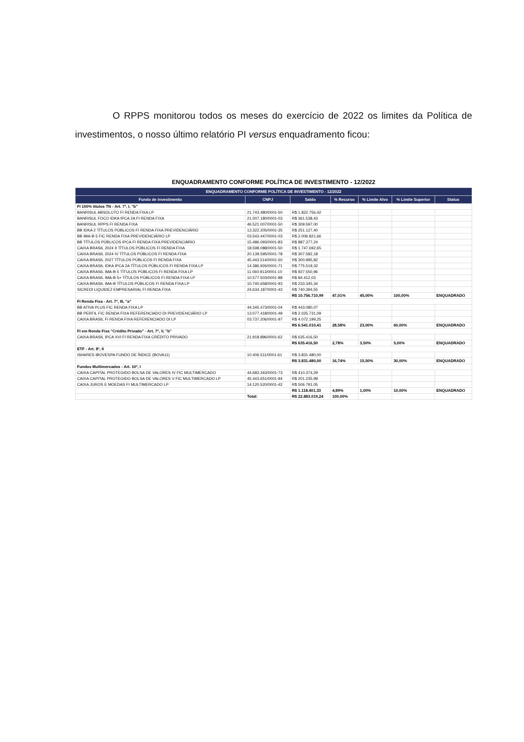O RPPS monitorou todos os meses do exercício de 2022 os limites da Política de investimentos, o nosso último relatório PI versus enquadramento ficou:
ENQUADRAMENTO CONFORME POLÍTICA DE INVESTIMENTO - 12/2022
| ENQUADRAMENTO CONFORME POLÍTICA DE INVESTIMENTO - 12/2022 | | | | | | |
| --- | --- | --- | --- | --- | --- | --- |
| Fundo de investimento | CNPJ | Saldo | % Recurso | % Limite Alvo | % Limite Superior | Status |
| FI 100% títulos TN - Art. 7º, I, "b" | | | | | | |
| BANRISUL ABSOLUTO FI RENDA FIXA LP | 21.743.480/0001-50 | R$ 1.822.756,42 | | | | |
| BANRISUL FOCO IDKA IPCA 2A FI RENDA FIXA | 21.007.180/0001-03 | R$ 361.538,43 | | | | |
| BANRISUL RPPS FI RENDA FIXA | 46.521.007/0001-50 | R$ 309.597,00 | | | | |
| BB IDKA 2 TÍTULOS PÚBLICOS FI RENDA FIXA PREVIDENCIÁRIO | 13.322.205/0001-35 | R$ 251.127,40 | | | | |
| BB IMA-B 5 FIC RENDA FIXA PREVIDENCIÁRIO LP | 03.543.447/0001-03 | R$ 2.006.821,66 | | | | |
| BB TÍTULOS PÚBLICOS IPCA FI RENDA FIXA PREVIDENCIÁRIO | 15.486.093/0001-83 | R$ 887.377,24 | | | | |
| CAIXA BRASIL 2024 II TÍTULOS PÚBLICOS FI RENDA FIXA | 18.598.088/0001-50 | R$ 1.747.692,65 | | | | |
| CAIXA BRASIL 2024 IV TÍTULOS PÚBLICOS FI RENDA FIXA | 20.139.595/0001-78 | R$ 307.582,18 | | | | |
| CAIXA BRASIL 2027 TÍTULOS PÚBLICOS FI RENDA FIXA | 45.443.514/0001-50 | R$ 300.995,82 | | | | |
| CAIXA BRASIL IDKA IPCA 2A TÍTULOS PÚBLICOS FI RENDA FIXA LP | 14.386.926/0001-71 | R$ 775.519,32 | | | | |
| CAIXA BRASIL IMA-B 5 TÍTULOS PÚBLICOS FI RENDA FIXA LP | 11.060.913/0001-10 | R$ 927.550,96 | | | | |
| CAIXA BRASIL IMA-B 5+ TÍTULOS PÚBLICOS FI RENDA FIXA LP | 10.577.503/0001-88 | R$ 84.412,03 | | | | |
| CAIXA BRASIL IMA-B TÍTULOS PÚBLICOS FI RENDA FIXA LP | 10.740.658/0001-93 | R$ 233.345,34 | | | | |
| SICREDI LIQUIDEZ EMPRESARIAL FI RENDA FIXA | 24.634.187/0001-43 | R$ 740.394,55 | | | | |
| | | R$ 10.756.710,99 | 47,01% | 45,00% | 100,00% | ENQUADRADO |
| FI Renda Fixa - Art. 7º, III, "a" | | | | | | |
| BB ATIVA PLUS FIC RENDA FIXA LP | 44.345.473/0001-04 | R$ 443.080,07 | | | | |
| BB PERFIL FIC RENDA FIXA REFERENCIADO DI PREVIDENCIÁRIO LP | 13.077.418/0001-49 | R$ 2.025.731,09 | | | | |
| CAIXA BRASIL FI RENDA FIXA REFERENCIADO DI LP | 03.737.206/0001-97 | R$ 4.072.199,25 | | | | |
| | | R$ 6.541.010,41 | 28,58% | 23,00% | 60,00% | ENQUADRADO |
| FI em Renda Fixa "Crédito Privado" - Art. 7º, V, "b" | | | | | | |
| CAIXA BRASIL IPCA XVI FI RENDA FIXA CRÉDITO PRIVADO | 21.918.896/0001-62 | R$ 635.416,50 | | | | |
| | | R$ 635.416,50 | 2,78% | 3,50% | 5,00% | ENQUADRADO |
| ETF - Art. 8º, II | | | | | | |
| ISHARES IBOVESPA FUNDO DE ÍNDICE (BOVA11) | 10.406.511/0001-61 | R$ 3.831.480,00 | | | | |
| | | R$ 3.831.480,00 | 16,74% | 15,50% | 30,00% | ENQUADRADO |
| Fundos Multimercados - Art. 10º, I | | | | | | |
| CAIXA CAPITAL PROTEGIDO BOLSA DE VALORES IV FIC MULTIMERCADO | 44.683.343/0001-73 | R$ 410.374,29 | | | | |
| CAIXA CAPITAL PROTEGIDO BOLSA DE VALORES V FIC MULTIMERCADO LP | 45.443.651/0001-94 | R$ 201.235,99 | | | | |
| CAIXA JUROS E MOEDAS FI MULTIMERCADO LP | 14.120.520/0001-42 | R$ 506.791,05 | | | | |
| | | R$ 1.118.401,33 | 4,89% | 1,00% | 10,00% | ENQUADRADO |
| | Total: | R$ 22.883.019,24 | 100,00% | | | |